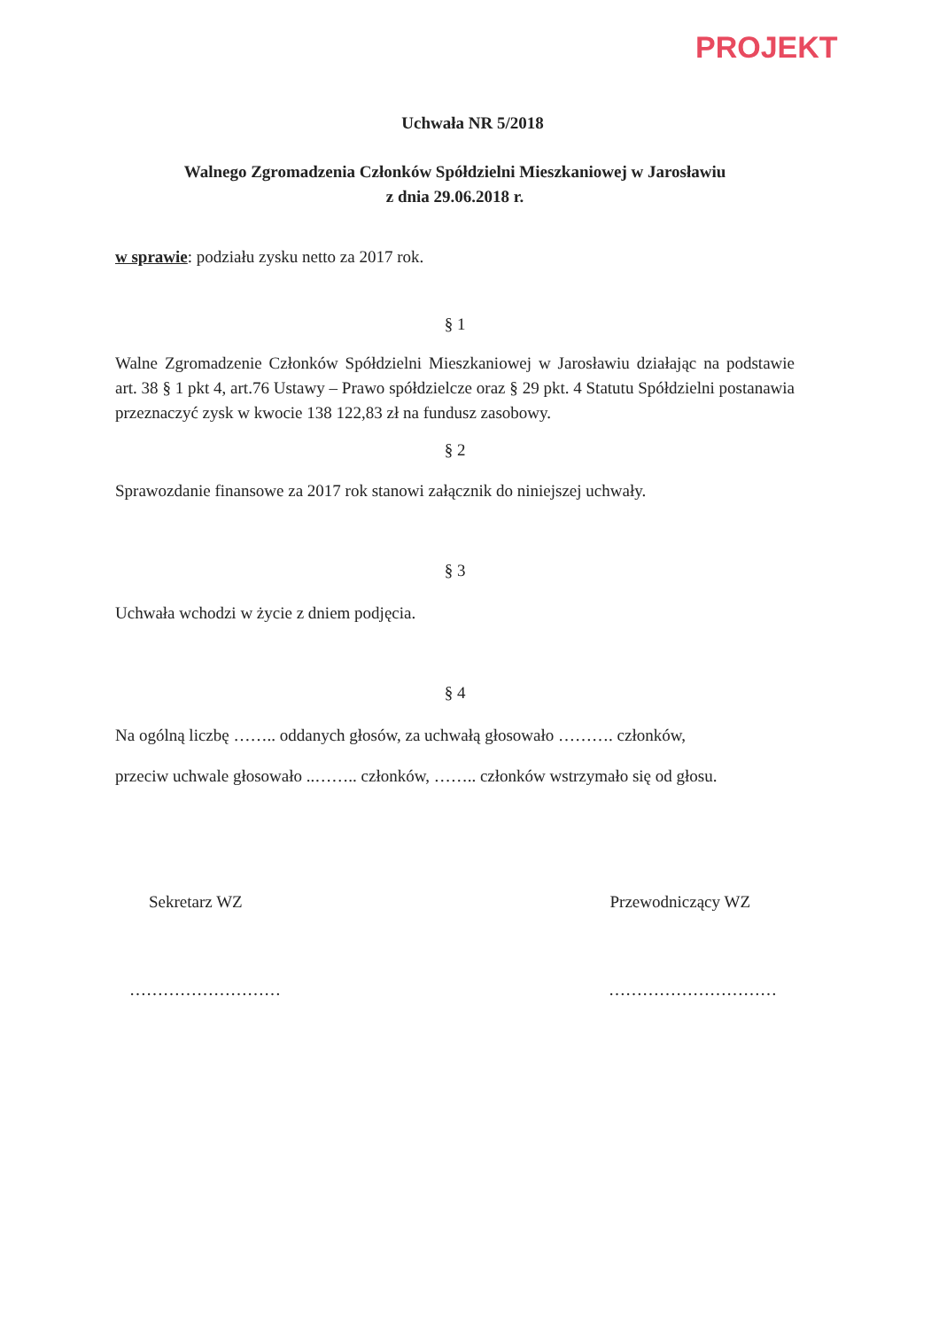PROJEKT
Uchwała NR 5/2018
Walnego Zgromadzenia Członków Spółdzielni Mieszkaniowej w Jarosławiu
z dnia 29.06.2018 r.
w sprawie: podziału zysku netto za 2017 rok.
§ 1
Walne Zgromadzenie Członków Spółdzielni Mieszkaniowej w Jarosławiu działając na podstawie art. 38 § 1 pkt 4, art.76 Ustawy – Prawo spółdzielcze oraz § 29 pkt. 4 Statutu Spółdzielni postanawia przeznaczyć zysk w kwocie 138 122,83 zł na fundusz zasobowy.
§ 2
Sprawozdanie finansowe za 2017 rok stanowi załącznik do niniejszej uchwały.
§ 3
Uchwała wchodzi w życie z dniem podjęcia.
§ 4
Na ogólną liczbę …….. oddanych głosów, za uchwałą głosowało ………. członków,
przeciw uchwale głosowało ..…….. członków, …….. członków wstrzymało się od głosu.
Sekretarz WZ Przewodniczący WZ
……………………… …………………………